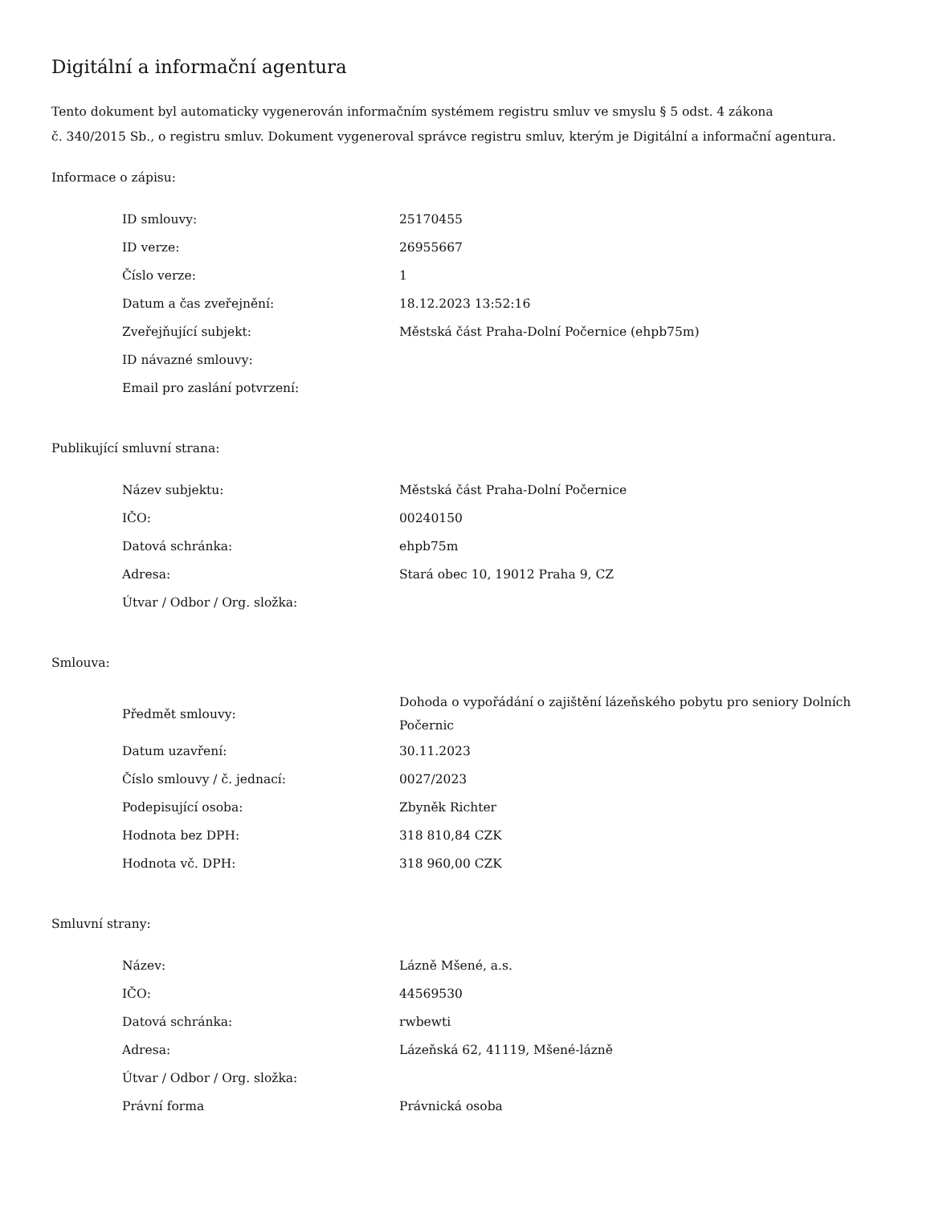Digitální a informační agentura
Tento dokument byl automaticky vygenerován informačním systémem registru smluv ve smyslu § 5 odst. 4 zákona
č. 340/2015 Sb., o registru smluv. Dokument vygeneroval správce registru smluv, kterým je Digitální a informační agentura.
Informace o zápisu:
| ID smlouvy: | 25170455 |
| ID verze: | 26955667 |
| Číslo verze: | 1 |
| Datum a čas zveřejnění: | 18.12.2023 13:52:16 |
| Zveřejňující subjekt: | Městská část Praha-Dolní Počernice (ehpb75m) |
| ID návazné smlouvy: | |
| Email pro zaslání potvrzení: | |
Publikující smluvní strana:
| Název subjektu: | Městská část Praha-Dolní Počernice |
| IČO: | 00240150 |
| Datová schránka: | ehpb75m |
| Adresa: | Stará obec 10, 19012 Praha 9, CZ |
| Útvar / Odbor / Org. složka: | |
Smlouva:
| Předmět smlouvy: | Dohoda o vypořádání o zajištění lázeňského pobytu pro seniory Dolních Počernic |
| Datum uzavření: | 30.11.2023 |
| Číslo smlouvy / č. jednací: | 0027/2023 |
| Podepisující osoba: | Zbyněk Richter |
| Hodnota bez DPH: | 318 810,84 CZK |
| Hodnota vč. DPH: | 318 960,00 CZK |
Smluvní strany:
| Název: | Lázně Mšené, a.s. |
| IČO: | 44569530 |
| Datová schránka: | rwbewti |
| Adresa: | Lázeňská 62, 41119, Mšené-lázně |
| Útvar / Odbor / Org. složka: | |
| Právní forma | Právnická osoba |